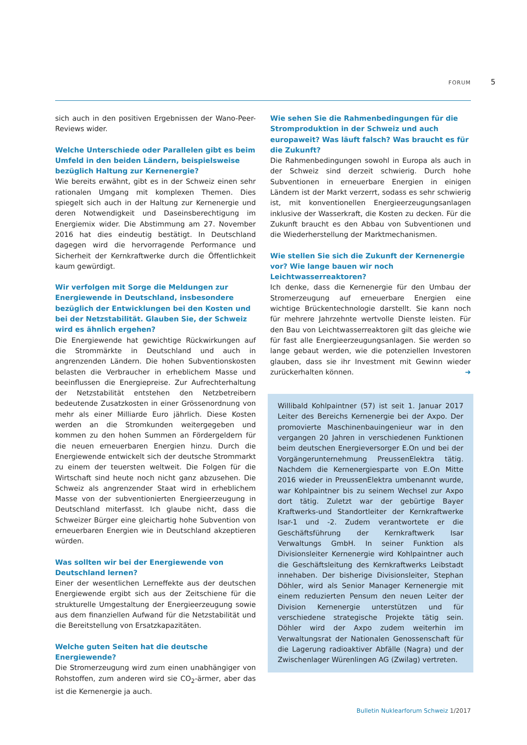FORUM 5
sich auch in den positiven Ergebnissen der Wano-Peer-Reviews wider.
Welche Unterschiede oder Parallelen gibt es beim Umfeld in den beiden Ländern, beispielsweise bezüglich Haltung zur Kernenergie?
Wie bereits erwähnt, gibt es in der Schweiz einen sehr rationalen Umgang mit komplexen Themen. Dies spiegelt sich auch in der Haltung zur Kernenergie und deren Notwendigkeit und Daseinsberechtigung im Energiemix wider. Die Abstimmung am 27. November 2016 hat dies eindeutig bestätigt. In Deutschland dagegen wird die hervorragende Performance und Sicherheit der Kernkraftwerke durch die Öffentlichkeit kaum gewürdigt.
Wir verfolgen mit Sorge die Meldungen zur Energiewende in Deutschland, insbesondere bezüglich der Entwicklungen bei den Kosten und bei der Netzstabilität. Glauben Sie, der Schweiz wird es ähnlich ergehen?
Die Energiewende hat gewichtige Rückwirkungen auf die Strommärkte in Deutschland und auch in angrenzenden Ländern. Die hohen Subventionskosten belasten die Verbraucher in erheblichem Masse und beeinflussen die Energiepreise. Zur Aufrechterhaltung der Netzstabilität entstehen den Netzbetreibern bedeutende Zusatzkosten in einer Grössenordnung von mehr als einer Milliarde Euro jährlich. Diese Kosten werden an die Stromkunden weitergegeben und kommen zu den hohen Summen an Fördergeldern für die neuen erneuerbaren Energien hinzu. Durch die Energiewende entwickelt sich der deutsche Strommarkt zu einem der teuersten weltweit. Die Folgen für die Wirtschaft sind heute noch nicht ganz abzusehen. Die Schweiz als angrenzender Staat wird in erheblichem Masse von der subventionierten Energieerzeugung in Deutschland miterfasst. Ich glaube nicht, dass die Schweizer Bürger eine gleichartig hohe Subvention von erneuerbaren Energien wie in Deutschland akzeptieren würden.
Was sollten wir bei der Energiewende von Deutschland lernen?
Einer der wesentlichen Lerneffekte aus der deutschen Energiewende ergibt sich aus der Zeitschiene für die strukturelle Umgestaltung der Energieerzeugung sowie aus dem finanziellen Aufwand für die Netzstabilität und die Bereitstellung von Ersatzkapazitäten.
Welche guten Seiten hat die deutsche Energiewende?
Die Stromerzeugung wird zum einen unabhängiger von Rohstoffen, zum anderen wird sie CO<sub>2</sub>-ärmer, aber das ist die Kernenergie ja auch.
Wie sehen Sie die Rahmenbedingungen für die Stromproduktion in der Schweiz und auch europaweit? Was läuft falsch? Was braucht es für die Zukunft?
Die Rahmenbedingungen sowohl in Europa als auch in der Schweiz sind derzeit schwierig. Durch hohe Subventionen in erneuerbare Energien in einigen Ländern ist der Markt verzerrt, sodass es sehr schwierig ist, mit konventionellen Energieerzeugungsanlagen inklusive der Wasserkraft, die Kosten zu decken. Für die Zukunft braucht es den Abbau von Subventionen und die Wiederherstellung der Marktmechanismen.
Wie stellen Sie sich die Zukunft der Kernenergie vor? Wie lange bauen wir noch Leichtwasserreaktoren?
Ich denke, dass die Kernenergie für den Umbau der Stromerzeugung auf erneuerbare Energien eine wichtige Brückentechnologie darstellt. Sie kann noch für mehrere Jahrzehnte wertvolle Dienste leisten. Für den Bau von Leichtwasserreaktoren gilt das gleiche wie für fast alle Energieerzeugungsanlagen. Sie werden so lange gebaut werden, wie die potenziellen Investoren glauben, dass sie ihr Investment mit Gewinn wieder zurückerhalten können. ➜
Willibald Kohlpaintner (57) ist seit 1. Januar 2017 Leiter des Bereichs Kernenergie bei der Axpo. Der promovierte Maschinenbauingenieur war in den vergangen 20 Jahren in verschiedenen Funktionen beim deutschen Energieversorger E.On und bei der Vorgängerunternehmung PreussenElektra tätig. Nachdem die Kernenergiesparte von E.On Mitte 2016 wieder in PreussenElektra umbenannt wurde, war Kohlpaintner bis zu seinem Wechsel zur Axpo dort tätig. Zuletzt war der gebürtige Bayer Kraftwerks-und Standortleiter der Kernkraftwerke Isar-1 und -2. Zudem verantwortete er die Geschäftsführung der Kernkraftwerk Isar Verwaltungs GmbH. In seiner Funktion als Divisionsleiter Kernenergie wird Kohlpaintner auch die Geschäftsleitung des Kernkraftwerks Leibstadt innehaben. Der bisherige Divisionsleiter, Stephan Döhler, wird als Senior Manager Kernenergie mit einem reduzierten Pensum den neuen Leiter der Division Kernenergie unterstützen und für verschiedene strategische Projekte tätig sein. Döhler wird der Axpo zudem weiterhin im Verwaltungsrat der Nationalen Genossenschaft für die Lagerung radioaktiver Abfälle (Nagra) und der Zwischenlager Würenlingen AG (Zwilag) vertreten.
Bulletin Nuklearforum Schweiz 1/2017